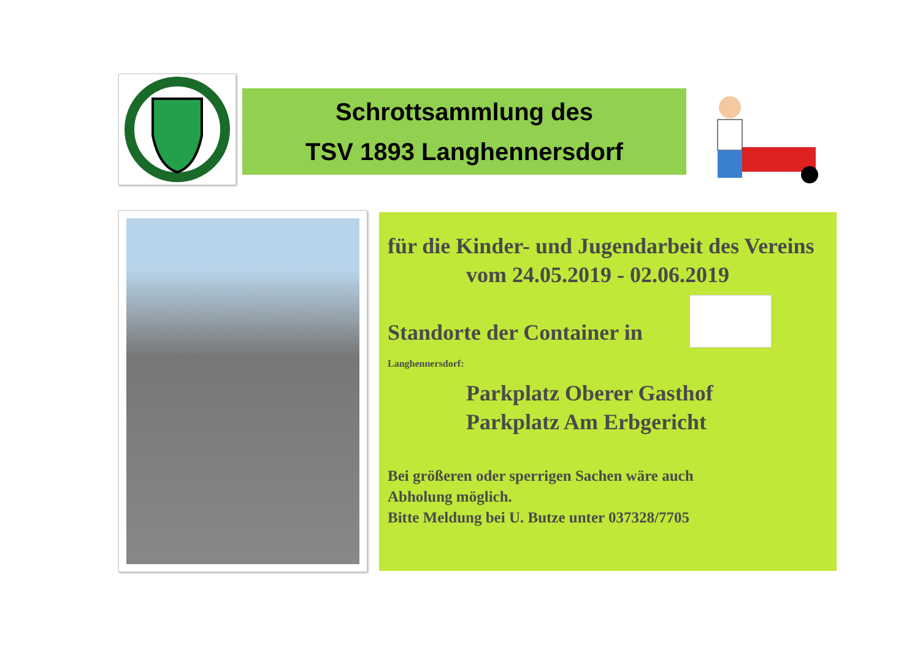Schrottsammlung des
TSV 1893 Langhennersdorf
für die Kinder- und Jugendarbeit des Vereins
vom 24.05.2019 - 02.06.2019
Standorte der Container in
Langhennersdorf:
Parkplatz Oberer Gasthof
Parkplatz Am Erbgericht
Bei größeren oder sperrigen Sachen wäre auch
Abholung möglich.
Bitte Meldung bei U. Butze unter 037328/7705